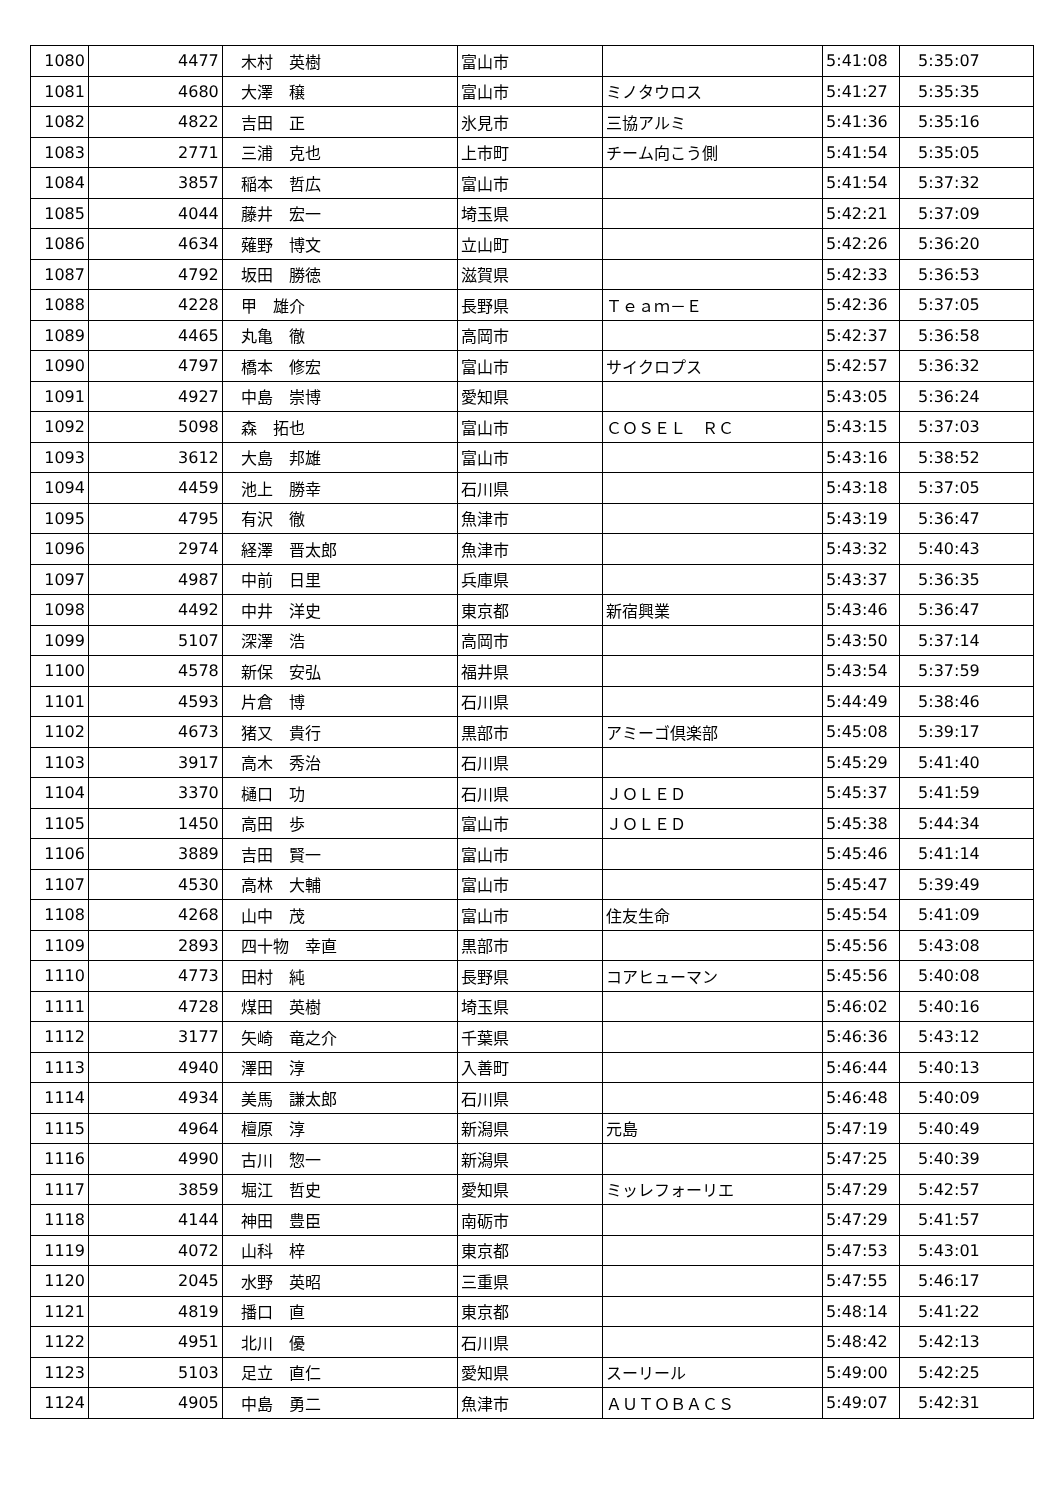| 1080 | 4477 | 木村 英樹 | 富山市 | | 5:41:08 | 5:35:07 |
| 1081 | 4680 | 大澤 穣 | 富山市 | ミノタウロス | 5:41:27 | 5:35:35 |
| 1082 | 4822 | 吉田 正 | 氷見市 | 三協アルミ | 5:41:36 | 5:35:16 |
| 1083 | 2771 | 三浦 克也 | 上市町 | チーム向こう側 | 5:41:54 | 5:35:05 |
| 1084 | 3857 | 稲本 哲広 | 富山市 | | 5:41:54 | 5:37:32 |
| 1085 | 4044 | 藤井 宏一 | 埼玉県 | | 5:42:21 | 5:37:09 |
| 1086 | 4634 | 薙野 博文 | 立山町 | | 5:42:26 | 5:36:20 |
| 1087 | 4792 | 坂田 勝徳 | 滋賀県 | | 5:42:33 | 5:36:53 |
| 1088 | 4228 | 甲 雄介 | 長野県 | Ｔｅａｍ－Ｅ | 5:42:36 | 5:37:05 |
| 1089 | 4465 | 丸亀 徹 | 高岡市 | | 5:42:37 | 5:36:58 |
| 1090 | 4797 | 橋本 修宏 | 富山市 | サイクロプス | 5:42:57 | 5:36:32 |
| 1091 | 4927 | 中島 崇博 | 愛知県 | | 5:43:05 | 5:36:24 |
| 1092 | 5098 | 森 拓也 | 富山市 | ＣＯＳＥＬ ＲＣ | 5:43:15 | 5:37:03 |
| 1093 | 3612 | 大島 邦雄 | 富山市 | | 5:43:16 | 5:38:52 |
| 1094 | 4459 | 池上 勝幸 | 石川県 | | 5:43:18 | 5:37:05 |
| 1095 | 4795 | 有沢 徹 | 魚津市 | | 5:43:19 | 5:36:47 |
| 1096 | 2974 | 経澤 晋太郎 | 魚津市 | | 5:43:32 | 5:40:43 |
| 1097 | 4987 | 中前 日里 | 兵庫県 | | 5:43:37 | 5:36:35 |
| 1098 | 4492 | 中井 洋史 | 東京都 | 新宿興業 | 5:43:46 | 5:36:47 |
| 1099 | 5107 | 深澤 浩 | 高岡市 | | 5:43:50 | 5:37:14 |
| 1100 | 4578 | 新保 安弘 | 福井県 | | 5:43:54 | 5:37:59 |
| 1101 | 4593 | 片倉 博 | 石川県 | | 5:44:49 | 5:38:46 |
| 1102 | 4673 | 猪又 貴行 | 黒部市 | アミーゴ倶楽部 | 5:45:08 | 5:39:17 |
| 1103 | 3917 | 高木 秀治 | 石川県 | | 5:45:29 | 5:41:40 |
| 1104 | 3370 | 樋口 功 | 石川県 | ＪＯＬＥＤ | 5:45:37 | 5:41:59 |
| 1105 | 1450 | 高田 歩 | 富山市 | ＪＯＬＥＤ | 5:45:38 | 5:44:34 |
| 1106 | 3889 | 吉田 賢一 | 富山市 | | 5:45:46 | 5:41:14 |
| 1107 | 4530 | 高林 大輔 | 富山市 | | 5:45:47 | 5:39:49 |
| 1108 | 4268 | 山中 茂 | 富山市 | 住友生命 | 5:45:54 | 5:41:09 |
| 1109 | 2893 | 四十物 幸直 | 黒部市 | | 5:45:56 | 5:43:08 |
| 1110 | 4773 | 田村 純 | 長野県 | コアヒューマン | 5:45:56 | 5:40:08 |
| 1111 | 4728 | 煤田 英樹 | 埼玉県 | | 5:46:02 | 5:40:16 |
| 1112 | 3177 | 矢崎 竜之介 | 千葉県 | | 5:46:36 | 5:43:12 |
| 1113 | 4940 | 澤田 淳 | 入善町 | | 5:46:44 | 5:40:13 |
| 1114 | 4934 | 美馬 謙太郎 | 石川県 | | 5:46:48 | 5:40:09 |
| 1115 | 4964 | 檀原 淳 | 新潟県 | 元島 | 5:47:19 | 5:40:49 |
| 1116 | 4990 | 古川 惣一 | 新潟県 | | 5:47:25 | 5:40:39 |
| 1117 | 3859 | 堀江 哲史 | 愛知県 | ミッレフォーリエ | 5:47:29 | 5:42:57 |
| 1118 | 4144 | 神田 豊臣 | 南砺市 | | 5:47:29 | 5:41:57 |
| 1119 | 4072 | 山科 梓 | 東京都 | | 5:47:53 | 5:43:01 |
| 1120 | 2045 | 水野 英昭 | 三重県 | | 5:47:55 | 5:46:17 |
| 1121 | 4819 | 播口 直 | 東京都 | | 5:48:14 | 5:41:22 |
| 1122 | 4951 | 北川 優 | 石川県 | | 5:48:42 | 5:42:13 |
| 1123 | 5103 | 足立 直仁 | 愛知県 | スーリール | 5:49:00 | 5:42:25 |
| 1124 | 4905 | 中島 勇二 | 魚津市 | ＡＵＴＯＢＡＣＳ | 5:49:07 | 5:42:31 |